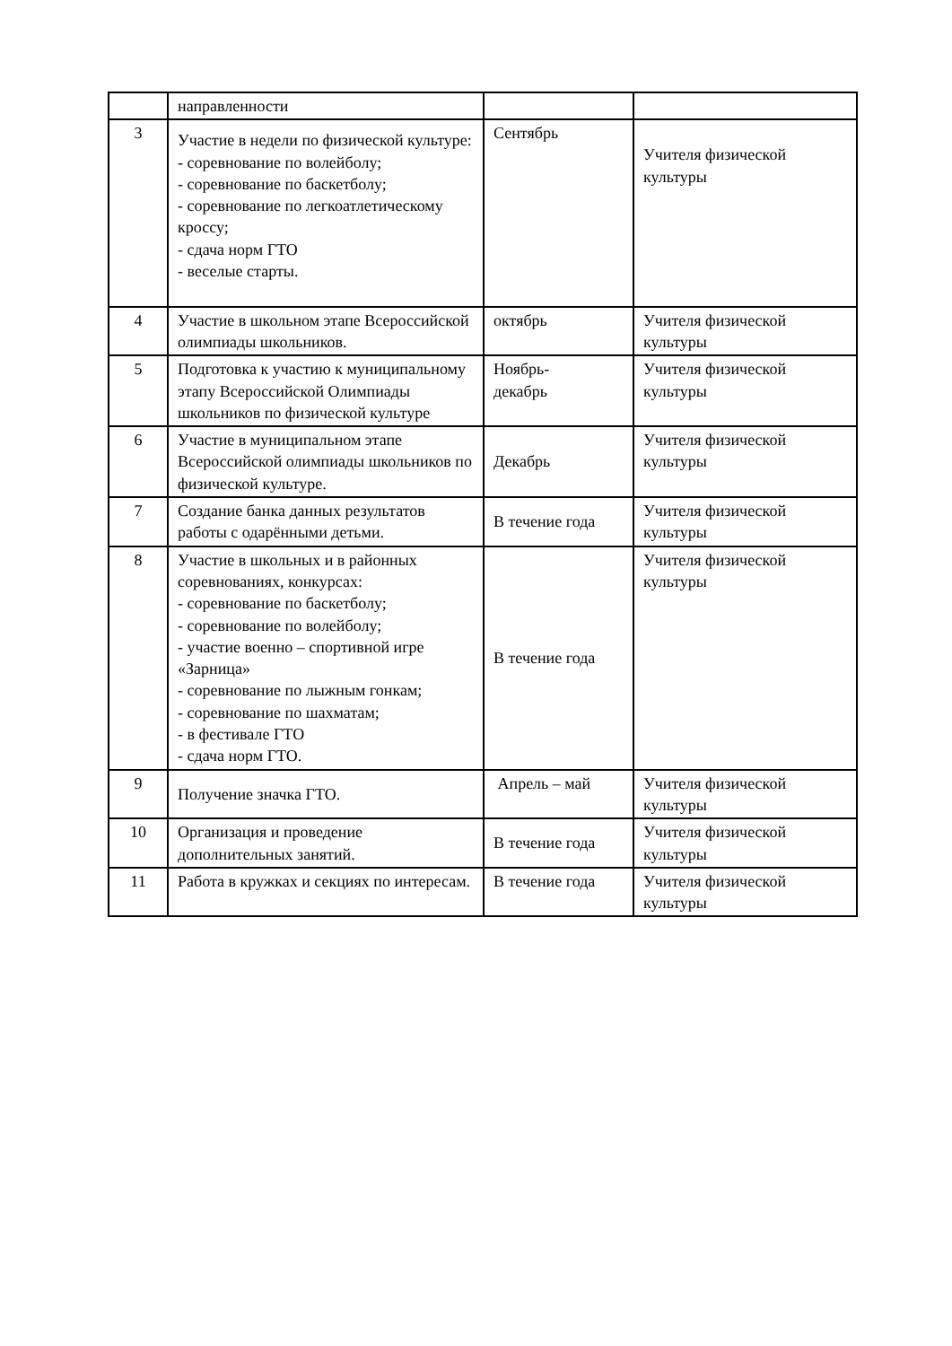| | направленности | | |
| 3 | Участие в недели по физической культуре: - соревнование по волейболу; - соревнование по баскетболу; - соревнование по легкоатлетическому кроссу; - сдача норм ГТО - веселые старты. | Сентябрь | Учителя физической культуры |
| 4 | Участие в школьном этапе Всероссийской олимпиады школьников. | октябрь | Учителя физической культуры |
| 5 | Подготовка к участию к муниципальному этапу Всероссийской Олимпиады школьников по физической культуре | Ноябрь- декабрь | Учителя физической культуры |
| 6 | Участие в муниципальном этапе Всероссийской олимпиады школьников по физической культуре. | Декабрь | Учителя физической культуры |
| 7 | Создание банка данных результатов работы с одарёнными детьми. | В течение года | Учителя физической культуры |
| 8 | Участие в школьных и в районных соревнованиях, конкурсах: - соревнование по баскетболу; - соревнование по волейболу; - участие военно – спортивной игре «Зарница» - соревнование по лыжным гонкам; - соревнование по шахматам; - в фестивале ГТО - сдача норм ГТО. | В течение года | Учителя физической культуры |
| 9 | Получение значка ГТО. | Апрель – май | Учителя физической культуры |
| 10 | Организация и проведение дополнительных занятий. | В течение года | Учителя физической культуры |
| 11 | Работа в кружках и секциях по интересам. | В течение года | Учителя физической культуры |